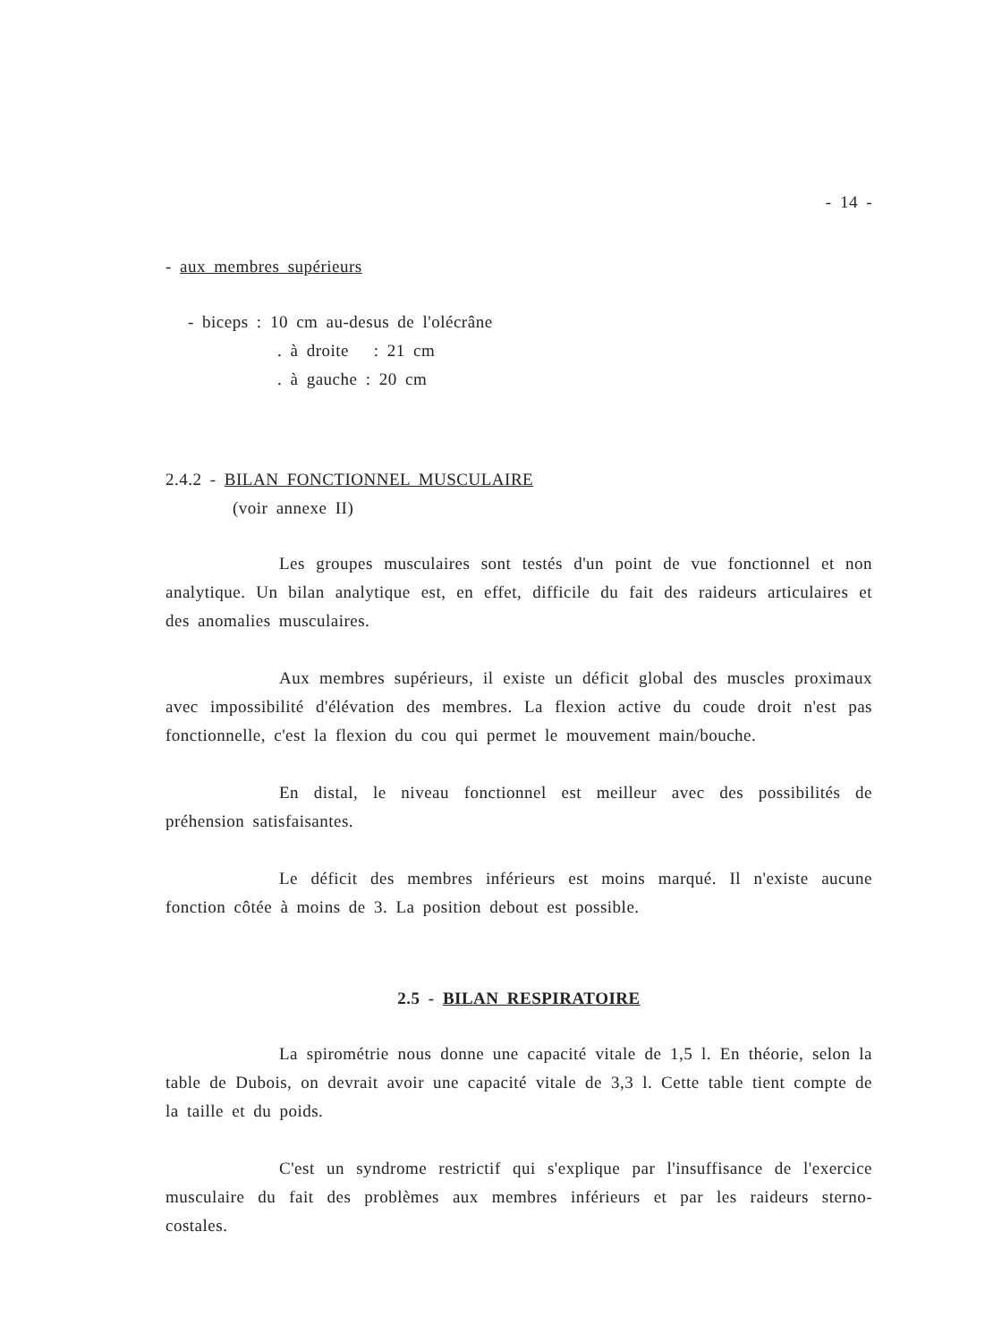- 14 -
- aux membres supérieurs
- biceps : 10 cm au-desus de l'olécrâne
. à droite : 21 cm
. à gauche : 20 cm
2.4.2 - BILAN FONCTIONNEL MUSCULAIRE
(voir annexe II)
Les groupes musculaires sont testés d'un point de vue fonctionnel et non analytique. Un bilan analytique est, en effet, difficile du fait des raideurs articulaires et des anomalies musculaires.
Aux membres supérieurs, il existe un déficit global des muscles proximaux avec impossibilité d'élévation des membres. La flexion active du coude droit n'est pas fonctionnelle, c'est la flexion du cou qui permet le mouvement main/bouche.
En distal, le niveau fonctionnel est meilleur avec des possibilités de préhension satisfaisantes.
Le déficit des membres inférieurs est moins marqué. Il n'existe aucune fonction côtée à moins de 3. La position debout est possible.
2.5 - BILAN RESPIRATOIRE
La spirométrie nous donne une capacité vitale de 1,5 l. En théorie, selon la table de Dubois, on devrait avoir une capacité vitale de 3,3 l. Cette table tient compte de la taille et du poids.
C'est un syndrome restrictif qui s'explique par l'insuffisance de l'exercice musculaire du fait des problèmes aux membres inférieurs et par les raideurs sterno-costales.